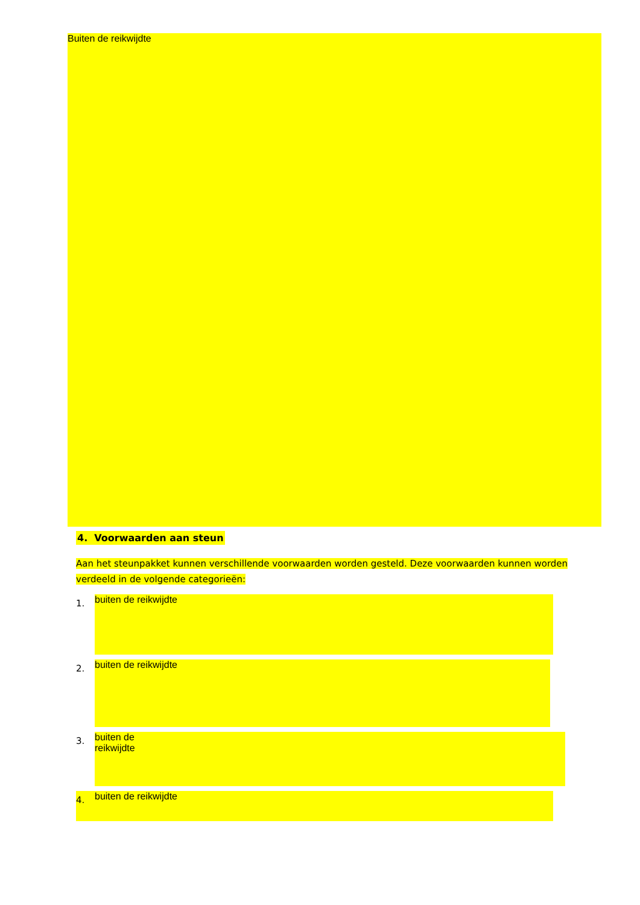Buiten de reikwijdte
4. Voorwaarden aan steun
Aan het steunpakket kunnen verschillende voorwaarden worden gesteld. Deze voorwaarden kunnen worden verdeeld in de volgende categorieën:
1.
buiten de reikwijdte
2.
buiten de reikwijdte
3.
buiten de
reikwijdte
4.
buiten de reikwijdte